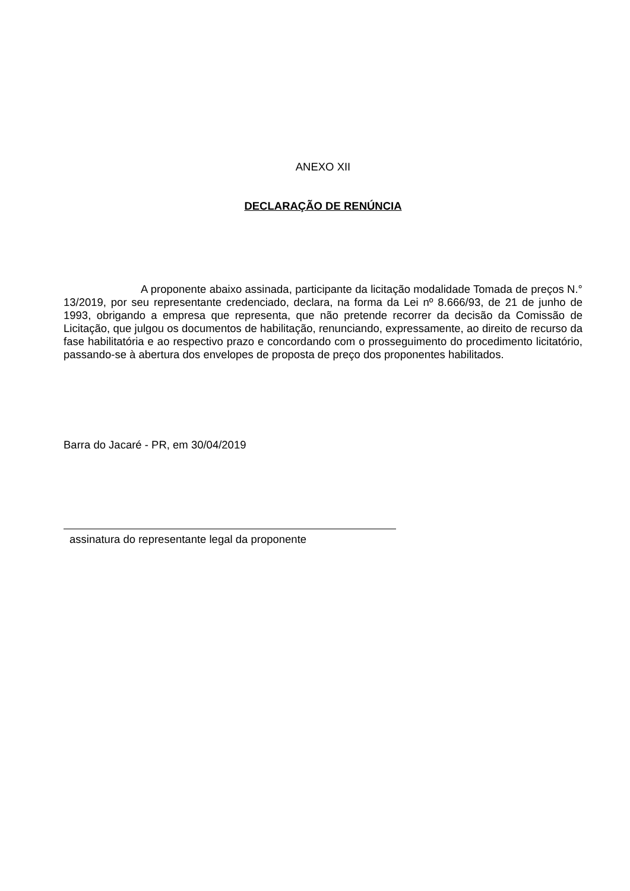ANEXO XII
DECLARAÇÃO DE RENÚNCIA
A proponente abaixo assinada, participante da licitação modalidade Tomada de preços N.° 13/2019, por seu representante credenciado, declara, na forma da Lei nº 8.666/93, de 21 de junho de 1993, obrigando a empresa que representa, que não pretende recorrer da decisão da Comissão de Licitação, que julgou os documentos de habilitação, renunciando, expressamente, ao direito de recurso da fase habilitatória e ao respectivo prazo e concordando com o prosseguimento do procedimento licitatório, passando-se à abertura dos envelopes de proposta de preço dos proponentes habilitados.
Barra do Jacaré - PR, em 30/04/2019
assinatura do representante legal da proponente